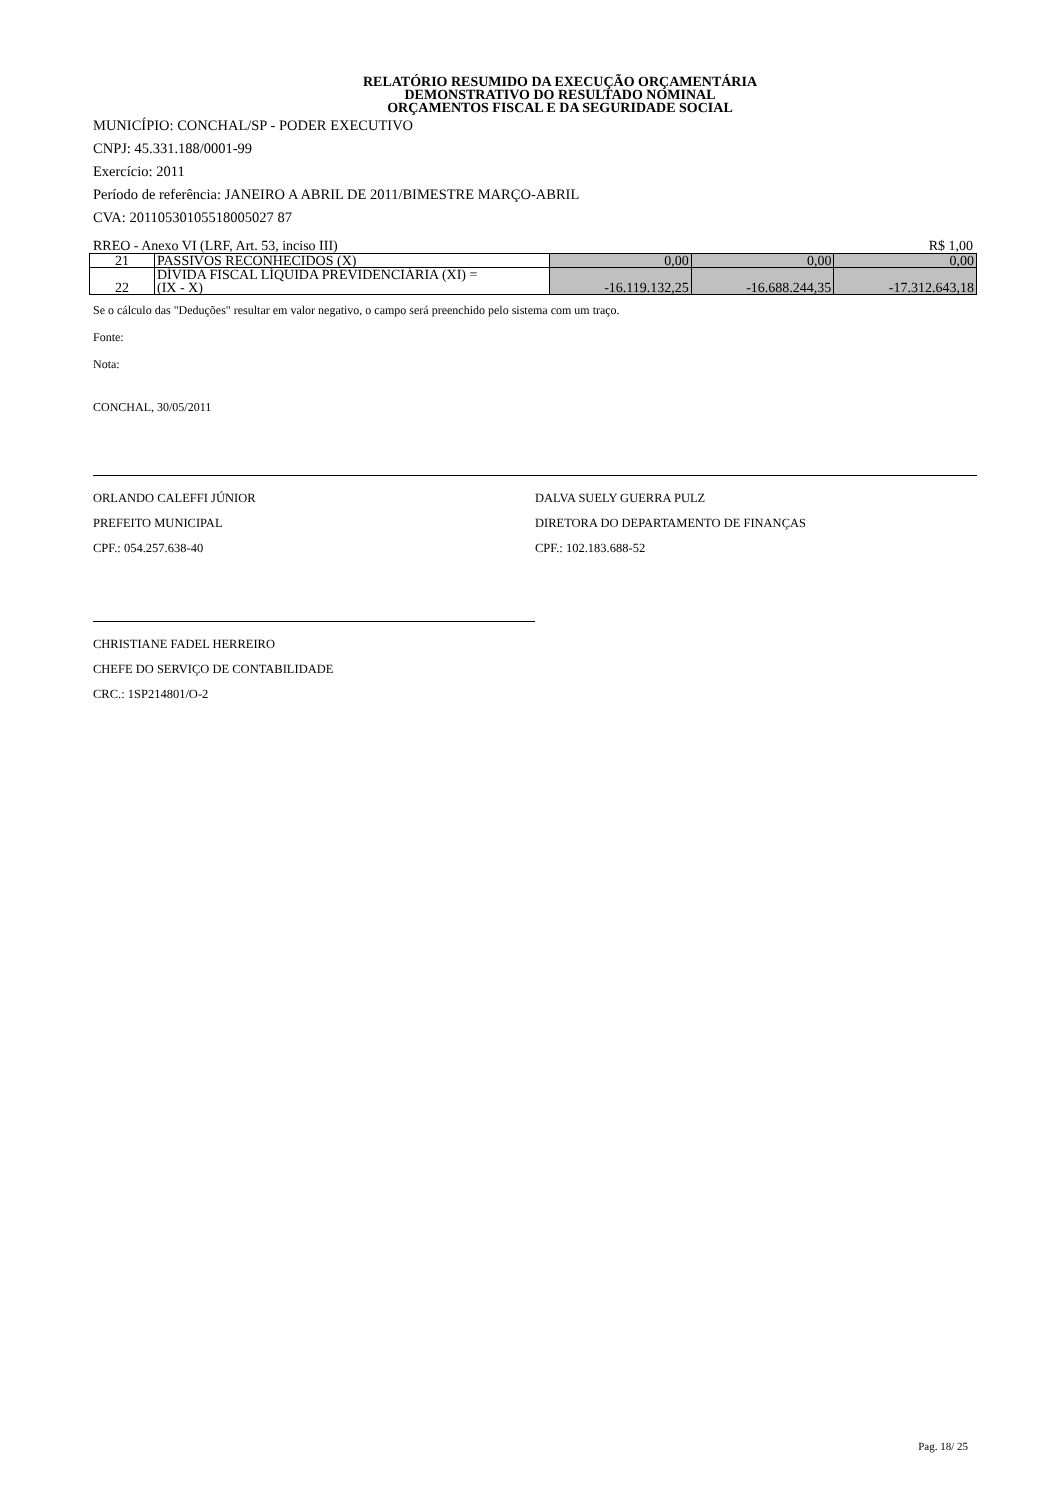RELATÓRIO RESUMIDO DA EXECUÇÃO ORÇAMENTÁRIA
DEMONSTRATIVO DO RESULTADO NOMINAL
ORÇAMENTOS FISCAL E DA SEGURIDADE SOCIAL
MUNICÍPIO: CONCHAL/SP - PODER EXECUTIVO
CNPJ: 45.331.188/0001-99
Exercício: 2011
Período de referência: JANEIRO A ABRIL DE 2011/BIMESTRE MARÇO-ABRIL
CVA: 20110530105518005027 87
RREO - Anexo VI (LRF, Art. 53, inciso III) R$ 1,00
| 21 | PASSIVOS RECONHECIDOS (X) | 0,00 | 0,00 | 0,00 |
| 22 | DÍVIDA FISCAL LÍQUIDA PREVIDENCIÁRIA (XI) = (IX - X) | -16.119.132,25 | -16.688.244,35 | -17.312.643,18 |
Se o cálculo das "Deduções" resultar em valor negativo, o campo será preenchido pelo sistema com um traço.
Fonte:
Nota:
CONCHAL, 30/05/2011
ORLANDO CALEFFI JÚNIOR
PREFEITO MUNICIPAL
CPF.: 054.257.638-40
DALVA SUELY GUERRA PULZ
DIRETORA DO DEPARTAMENTO DE FINANÇAS
CPF.: 102.183.688-52
CHRISTIANE FADEL HERREIRO
CHEFE DO SERVIÇO DE CONTABILIDADE
CRC.: 1SP214801/O-2
Pag. 18/ 25